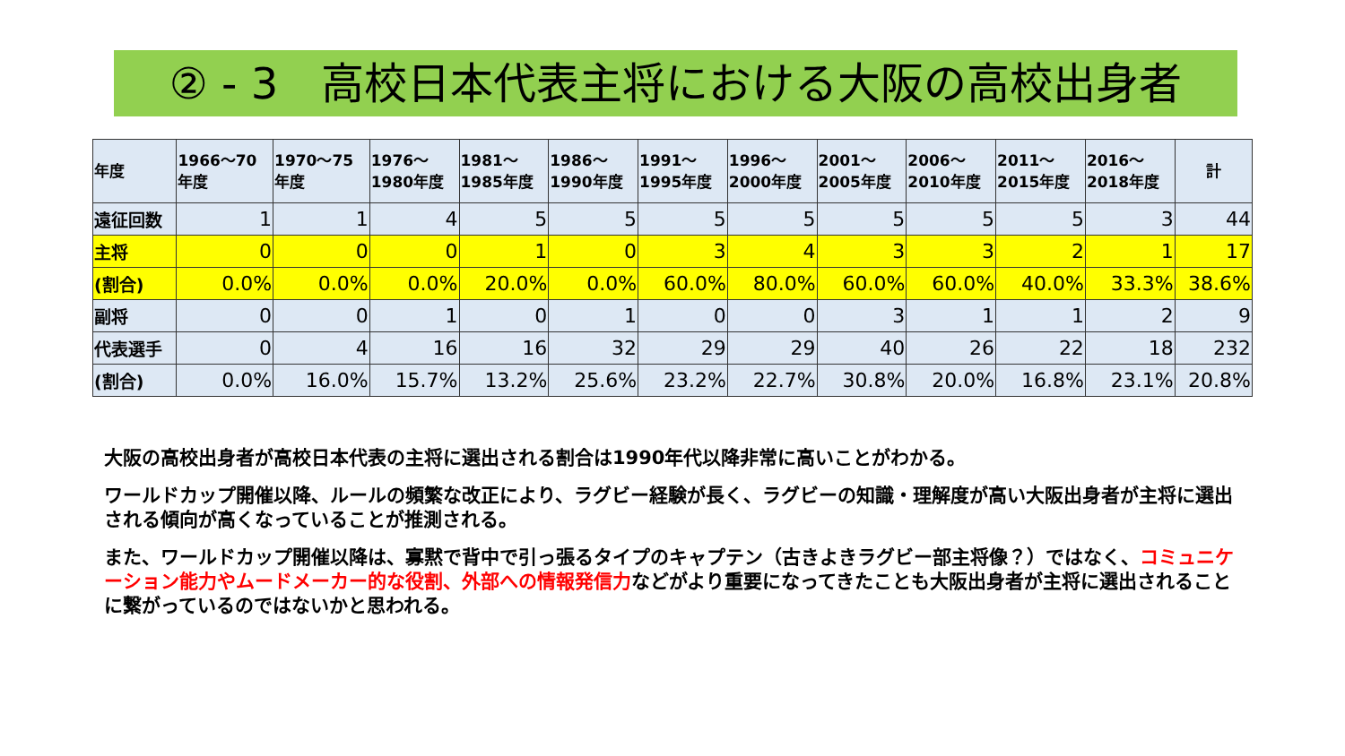② - 3　高校日本代表主将における大阪の高校出身者
| 年度 | 1966～70 年度 | 1970～75 年度 | 1976～ 1980年度 | 1981～ 1985年度 | 1986～ 1990年度 | 1991～ 1995年度 | 1996～ 2000年度 | 2001～ 2005年度 | 2006～ 2010年度 | 2011～ 2015年度 | 2016～ 2018年度 | 計 |
| --- | --- | --- | --- | --- | --- | --- | --- | --- | --- | --- | --- | --- |
| 遠征回数 | 1 | 1 | 4 | 5 | 5 | 5 | 5 | 5 | 5 | 5 | 3 | 44 |
| 主将 | 0 | 0 | 0 | 1 | 0 | 3 | 4 | 3 | 3 | 2 | 1 | 17 |
| (割合) | 0.0% | 0.0% | 0.0% | 20.0% | 0.0% | 60.0% | 80.0% | 60.0% | 60.0% | 40.0% | 33.3% | 38.6% |
| 副将 | 0 | 0 | 1 | 0 | 1 | 0 | 0 | 3 | 1 | 1 | 2 | 9 |
| 代表選手 | 0 | 4 | 16 | 16 | 32 | 29 | 29 | 40 | 26 | 22 | 18 | 232 |
| (割合) | 0.0% | 16.0% | 15.7% | 13.2% | 25.6% | 23.2% | 22.7% | 30.8% | 20.0% | 16.8% | 23.1% | 20.8% |
大阪の高校出身者が高校日本代表の主将に選出される割合は1990年代以降非常に高いことがわかる。
ワールドカップ開催以降、ルールの頻繁な改正により、ラグビー経験が長く、ラグビーの知識・理解度が高い大阪出身者が主将に選出される傾向が高くなっていることが推測される。
また、ワールドカップ開催以降は、寡黙で背中で引っ張るタイプのキャプテン（古きよきラグビー部主将像？）ではなく、コミュニケーション能力やムードメーカー的な役割、外部への情報発信力などがより重要になってきたことも大阪出身者が主将に選出されることに繋がっているのではないかと思われる。